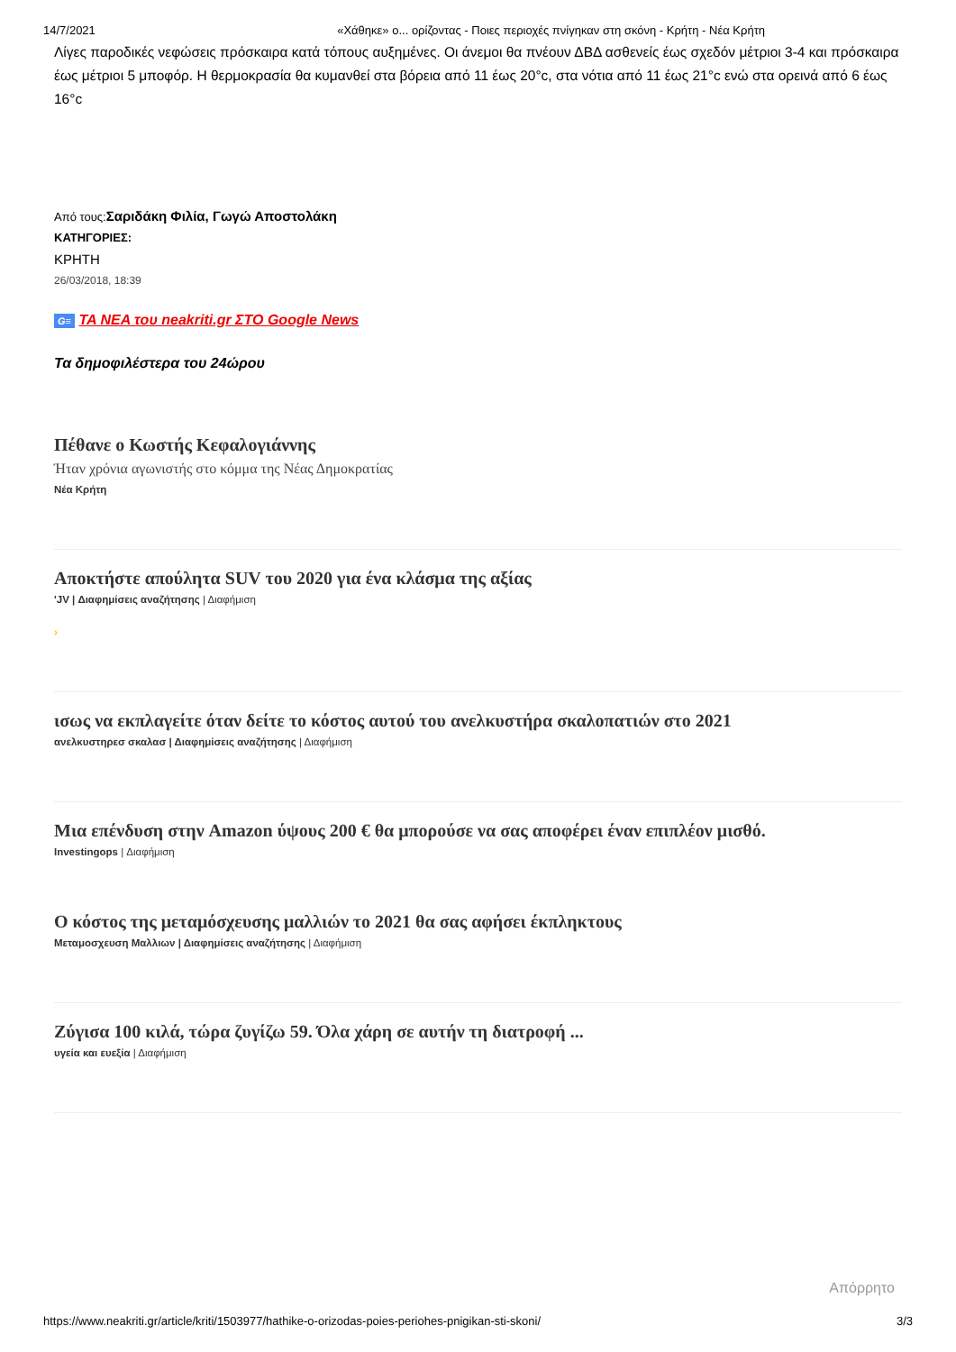14/7/2021 «Χάθηκε» ο... ορίζοντας - Ποιες περιοχές πνίγηκαν στη σκόνη - Κρήτη - Νέα Κρήτη
Λίγες παροδικές νεφώσεις πρόσκαιρα κατά τόπους αυξημένες. Οι άνεμοι θα πνέουν ΔΒΔ ασθενείς έως σχεδόν μέτριοι 3-4 και πρόσκαιρα έως μέτριοι 5 μποφόρ. Η θερμοκρασία θα κυμανθεί στα βόρεια από 11 έως 20°c, στα νότια από 11 έως 21°c ενώ στα ορεινά από 6 έως 16°c
Από τους:Σαριδάκη Φιλία, Γωγώ Αποστολάκη
ΚΑΤΗΓΟΡΙΕΣ:
ΚΡΗΤΗ
26/03/2018, 18:39
G≡ ΤΑ ΝΕΑ του neakriti.gr ΣΤΟ Google News
Τα δημοφιλέστερα του 24ώρου
Πέθανε ο Κωστής Κεφαλογιάννης
Ήταν χρόνια αγωνιστής στο κόμμα της Νέας Δημοκρατίας
Νέα Κρήτη
Αποκτήστε απούλητα SUV του 2020 για ένα κλάσμα της αξίας
'JV | Διαφημίσεις αναζήτησης | Διαφήμιση
›
ισως να εκπλαγείτε όταν δείτε το κόστος αυτού του ανελκυστήρα σκαλοπατιών στο 2021
ανελκυστηρεσ σκαλασ | Διαφημίσεις αναζήτησης | Διαφήμιση
Μια επένδυση στην Amazon ύψους 200 € θα μπορούσε να σας αποφέρει έναν επιπλέον μισθό.
Investingops | Διαφήμιση
Ο κόστος της μεταμόσχευσης μαλλιών το 2021 θα σας αφήσει έκπληκτους
Μεταμοσχευση Μαλλιων | Διαφημίσεις αναζήτησης | Διαφήμιση
Ζύγισα 100 κιλά, τώρα ζυγίζω 59. Όλα χάρη σε αυτήν τη διατροφή ...
υγεία και ευεξία | Διαφήμιση
Απόρρητο
https://www.neakriti.gr/article/kriti/1503977/hathike-o-orizodas-poies-periohes-pnigikan-sti-skoni/ 3/3